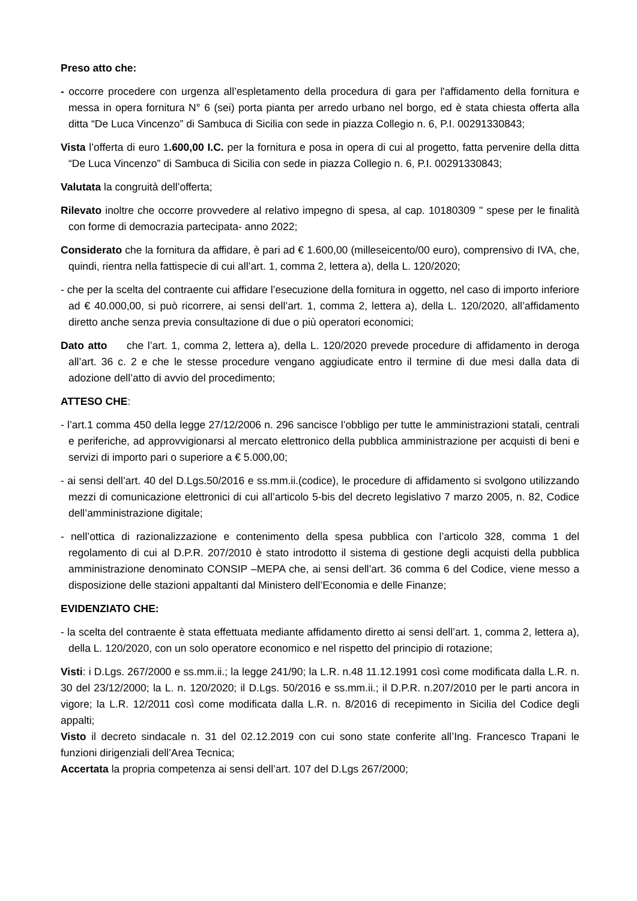Preso atto che:
- occorre procedere con urgenza all’espletamento della procedura di gara per l'affidamento della fornitura e messa in opera fornitura N° 6 (sei) porta pianta per arredo urbano nel borgo, ed è stata chiesta offerta alla ditta “De Luca Vincenzo” di Sambuca di Sicilia con sede in piazza Collegio n. 6, P.I. 00291330843;
Vista l’offerta di euro 1.600,00 I.C. per la fornitura e posa in opera di cui al progetto, fatta pervenire della ditta “De Luca Vincenzo” di Sambuca di Sicilia con sede in piazza Collegio n. 6, P.I. 00291330843;
Valutata la congruità dell’offerta;
Rilevato inoltre che occorre provvedere al relativo impegno di spesa, al cap. 10180309 " spese per le finalità con forme di democrazia partecipata- anno 2022;
Considerato che la fornitura da affidare, è pari ad € 1.600,00 (milleseicento/00 euro), comprensivo di IVA, che, quindi, rientra nella fattispecie di cui all’art. 1, comma 2, lettera a), della L. 120/2020;
- che per la scelta del contraente cui affidare l’esecuzione della fornitura in oggetto, nel caso di importo inferiore ad € 40.000,00, si può ricorrere, ai sensi dell’art. 1, comma 2, lettera a), della L. 120/2020, all’affidamento diretto anche senza previa consultazione di due o più operatori economici;
Dato atto che l’art. 1, comma 2, lettera a), della L. 120/2020 prevede procedure di affidamento in deroga all’art. 36 c. 2 e che le stesse procedure vengano aggiudicate entro il termine di due mesi dalla data di adozione dell’atto di avvio del procedimento;
ATTESO CHE:
- l’art.1 comma 450 della legge 27/12/2006 n. 296 sancisce l’obbligo per tutte le amministrazioni statali, centrali e periferiche, ad approvvigionarsi al mercato elettronico della pubblica amministrazione per acquisti di beni e servizi di importo pari o superiore a € 5.000,00;
- ai sensi dell’art. 40 del D.Lgs.50/2016 e ss.mm.ii.(codice), le procedure di affidamento si svolgono utilizzando mezzi di comunicazione elettronici di cui all’articolo 5-bis del decreto legislativo 7 marzo 2005, n. 82, Codice dell’amministrazione digitale;
- nell’ottica di razionalizzazione e contenimento della spesa pubblica con l’articolo 328, comma 1 del regolamento di cui al D.P.R. 207/2010 è stato introdotto il sistema di gestione degli acquisti della pubblica amministrazione denominato CONSIP –MEPA che, ai sensi dell’art. 36 comma 6 del Codice, viene messo a disposizione delle stazioni appaltanti dal Ministero dell’Economia e delle Finanze;
EVIDENZIATO CHE:
- la scelta del contraente è stata effettuata mediante affidamento diretto ai sensi dell’art. 1, comma 2, lettera a), della L. 120/2020, con un solo operatore economico e nel rispetto del principio di rotazione;
Visti: i D.Lgs. 267/2000 e ss.mm.ii.; la legge 241/90; la L.R. n.48 11.12.1991 così come modificata dalla L.R. n. 30 del 23/12/2000; la L. n. 120/2020; il D.Lgs. 50/2016 e ss.mm.ii.; il D.P.R. n.207/2010 per le parti ancora in vigore; la L.R. 12/2011 così come modificata dalla L.R. n. 8/2016 di recepimento in Sicilia del Codice degli appalti;
Visto il decreto sindacale n. 31 del 02.12.2019 con cui sono state conferite all’Ing. Francesco Trapani le funzioni dirigenziali dell’Area Tecnica;
Accertata la propria competenza ai sensi dell’art. 107 del D.Lgs 267/2000;